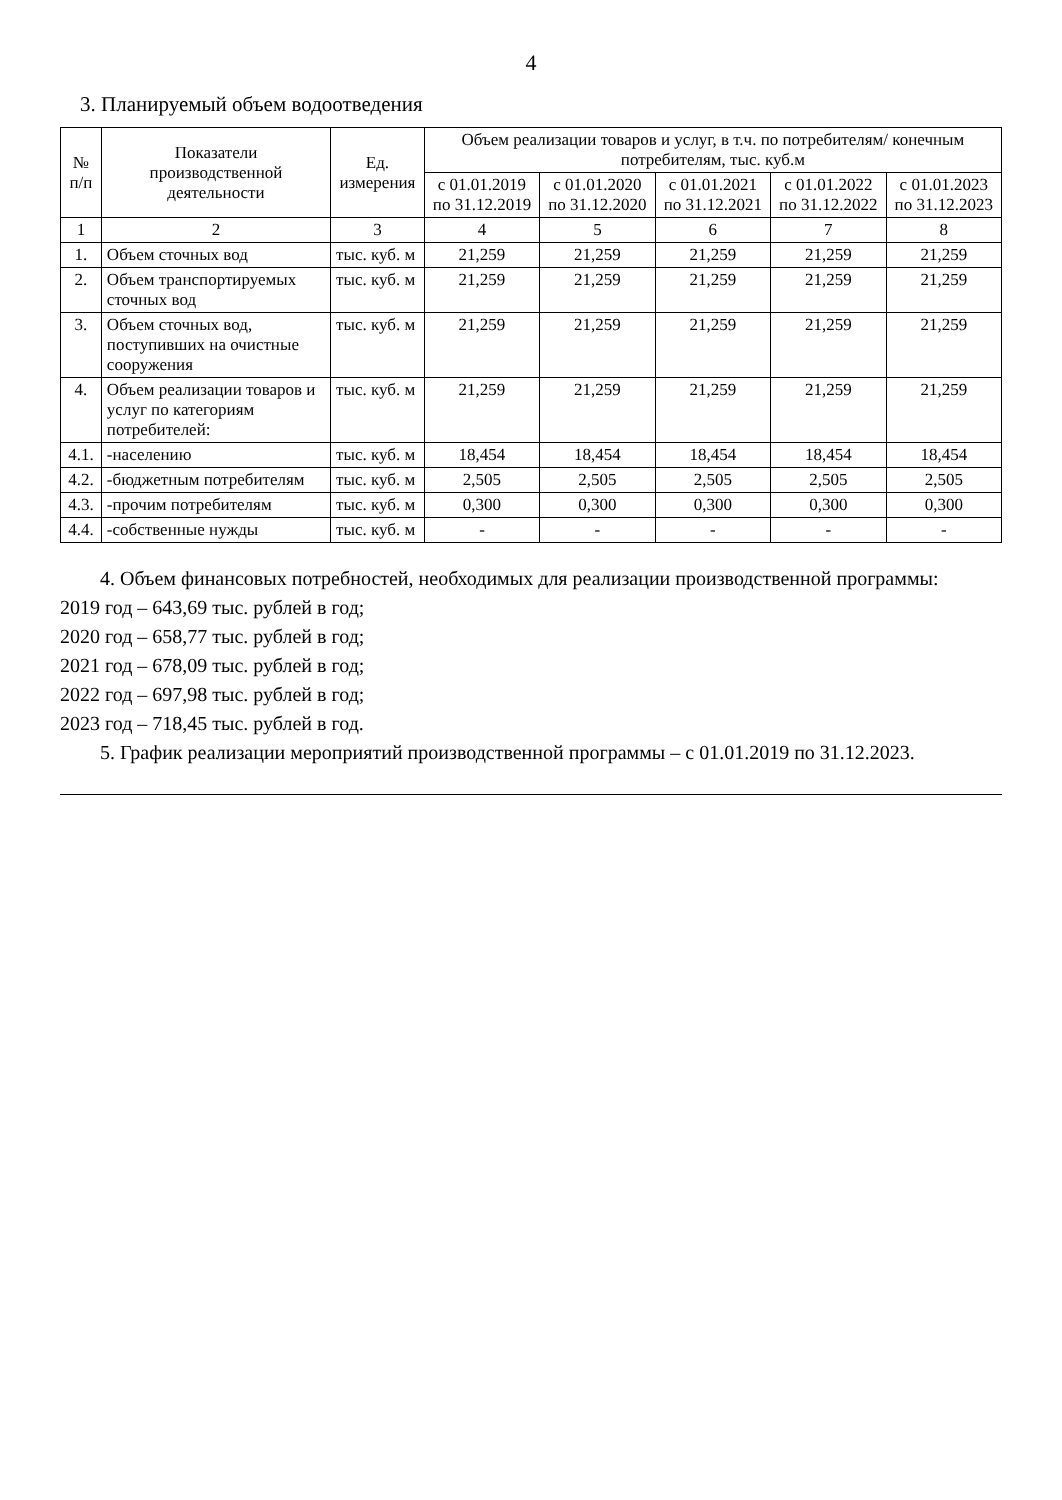4
3. Планируемый объем водоотведения
| № п/п | Показатели производственной деятельности | Ед. измерения | Объем реализации товаров и услуг, в т.ч. по потребителям/ конечным потребителям, тыс. куб.м | | | | |
| --- | --- | --- | --- | --- | --- | --- | --- |
| | | | с 01.01.2019 по 31.12.2019 | с 01.01.2020 по 31.12.2020 | с 01.01.2021 по 31.12.2021 | с 01.01.2022 по 31.12.2022 | с 01.01.2023 по 31.12.2023 |
| 1 | 2 | 3 | 4 | 5 | 6 | 7 | 8 |
| 1. | Объем сточных вод | тыс. куб. м | 21,259 | 21,259 | 21,259 | 21,259 | 21,259 |
| 2. | Объем транспортируемых сточных вод | тыс. куб. м | 21,259 | 21,259 | 21,259 | 21,259 | 21,259 |
| 3. | Объем сточных вод, поступивших на очистные сооружения | тыс. куб. м | 21,259 | 21,259 | 21,259 | 21,259 | 21,259 |
| 4. | Объем реализации товаров и услуг по категориям потребителей: | тыс. куб. м | 21,259 | 21,259 | 21,259 | 21,259 | 21,259 |
| 4.1. | -населению | тыс. куб. м | 18,454 | 18,454 | 18,454 | 18,454 | 18,454 |
| 4.2. | -бюджетным потребителям | тыс. куб. м | 2,505 | 2,505 | 2,505 | 2,505 | 2,505 |
| 4.3. | -прочим потребителям | тыс. куб. м | 0,300 | 0,300 | 0,300 | 0,300 | 0,300 |
| 4.4. | -собственные нужды | тыс. куб. м | - | - | - | - | - |
4. Объем финансовых потребностей, необходимых для реализации производственной программы:
2019 год – 643,69 тыс. рублей в год;
2020 год – 658,77 тыс. рублей в год;
2021 год – 678,09 тыс. рублей в год;
2022 год – 697,98 тыс. рублей в год;
2023 год – 718,45 тыс. рублей в год.
5. График реализации мероприятий производственной программы – с 01.01.2019 по 31.12.2023.